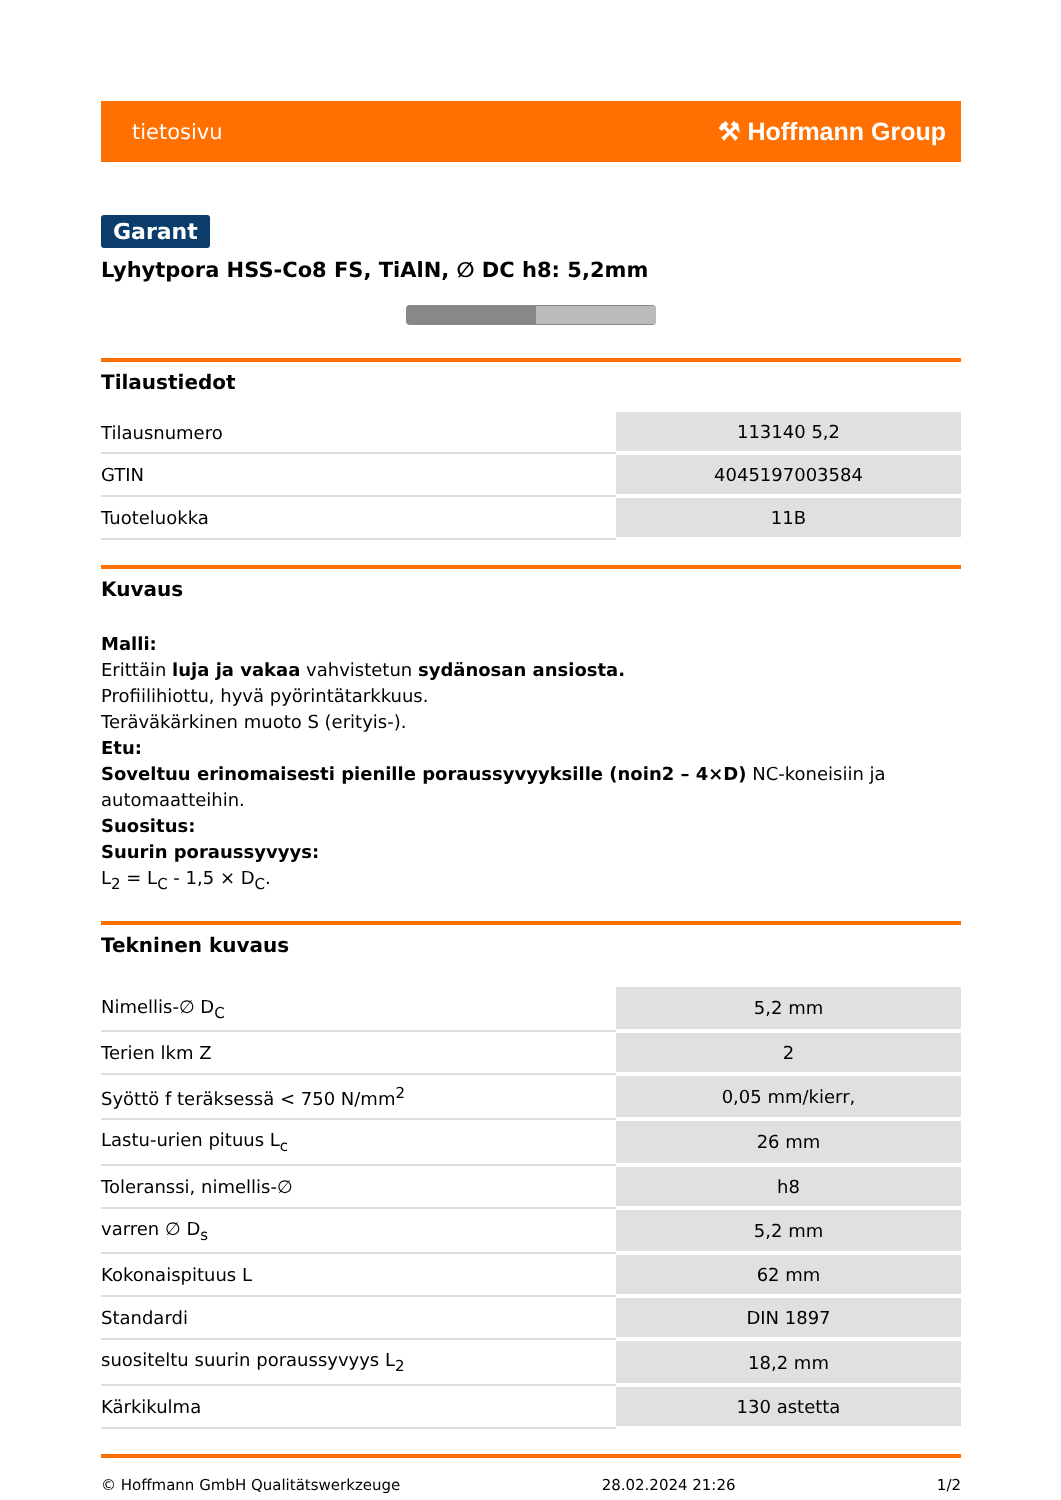tietosivu ⚒ Hoffmann Group
Garant
Lyhytpora HSS-Co8 FS, TiAlN, ∅ DC h8: 5,2mm
Tilaustiedot
| Tilausnumero | 113140 5,2 |
| GTIN | 4045197003584 |
| Tuoteluokka | 11B |
Kuvaus
Malli:
Erittäin luja ja vakaa vahvistetun sydänosan ansiosta.
Profiilihiottu, hyvä pyörintätarkkuus.
Teräväkärkinen muoto S (erityis-).
Etu:
Soveltuu erinomaisesti pienille poraussyvyyksille (noin2 – 4×D) NC-koneisiin ja automaatteihin.
Suositus:
Suurin poraussyvyys:
L<sub>2</sub> = L<sub>C</sub> - 1,5 × D<sub>C</sub>.
Tekninen kuvaus
| Nimellis-∅ D<sub>C</sub> | 5,2 mm |
| Terien lkm Z | 2 |
| Syöttö f teräksessä < 750 N/mm<sup>2</sup> | 0,05 mm/kierr, |
| Lastu-urien pituus L<sub>c</sub> | 26 mm |
| Toleranssi, nimellis-∅ | h8 |
| varren ∅ D<sub>s</sub> | 5,2 mm |
| Kokonaispituus L | 62 mm |
| Standardi | DIN 1897 |
| suositeltu suurin poraussyvyys L<sub>2</sub> | 18,2 mm |
| Kärkikulma | 130 astetta |
© Hoffmann GmbH Qualitätswerkzeuge 28.02.2024 21:26 1/2